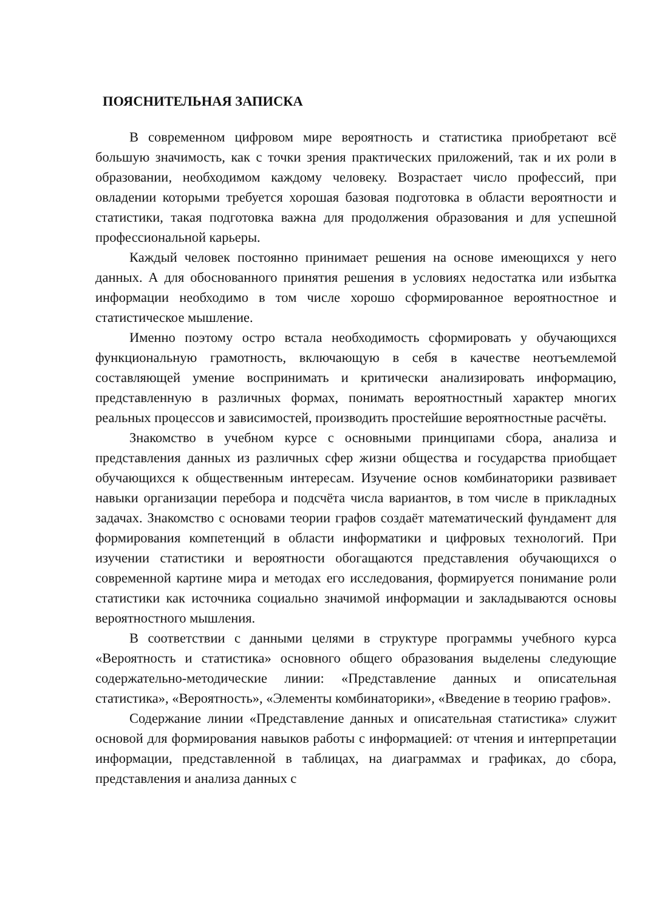ПОЯСНИТЕЛЬНАЯ ЗАПИСКА
В современном цифровом мире вероятность и статистика приобретают всё большую значимость, как с точки зрения практических приложений, так и их роли в образовании, необходимом каждому человеку. Возрастает число профессий, при овладении которыми требуется хорошая базовая подготовка в области вероятности и статистики, такая подготовка важна для продолжения образования и для успешной профессиональной карьеры.
Каждый человек постоянно принимает решения на основе имеющихся у него данных. А для обоснованного принятия решения в условиях недостатка или избытка информации необходимо в том числе хорошо сформированное вероятностное и статистическое мышление.
Именно поэтому остро встала необходимость сформировать у обучающихся функциональную грамотность, включающую в себя в качестве неотъемлемой составляющей умение воспринимать и критически анализировать информацию, представленную в различных формах, понимать вероятностный характер многих реальных процессов и зависимостей, производить простейшие вероятностные расчёты.
Знакомство в учебном курсе с основными принципами сбора, анализа и представления данных из различных сфер жизни общества и государства приобщает обучающихся к общественным интересам. Изучение основ комбинаторики развивает навыки организации перебора и подсчёта числа вариантов, в том числе в прикладных задачах. Знакомство с основами теории графов создаёт математический фундамент для формирования компетенций в области информатики и цифровых технологий. При изучении статистики и вероятности обогащаются представления обучающихся о современной картине мира и методах его исследования, формируется понимание роли статистики как источника социально значимой информации и закладываются основы вероятностного мышления.
В соответствии с данными целями в структуре программы учебного курса «Вероятность и статистика» основного общего образования выделены следующие содержательно-методические линии: «Представление данных и описательная статистика», «Вероятность», «Элементы комбинаторики», «Введение в теорию графов».
Содержание линии «Представление данных и описательная статистика» служит основой для формирования навыков работы с информацией: от чтения и интерпретации информации, представленной в таблицах, на диаграммах и графиках, до сбора, представления и анализа данных с